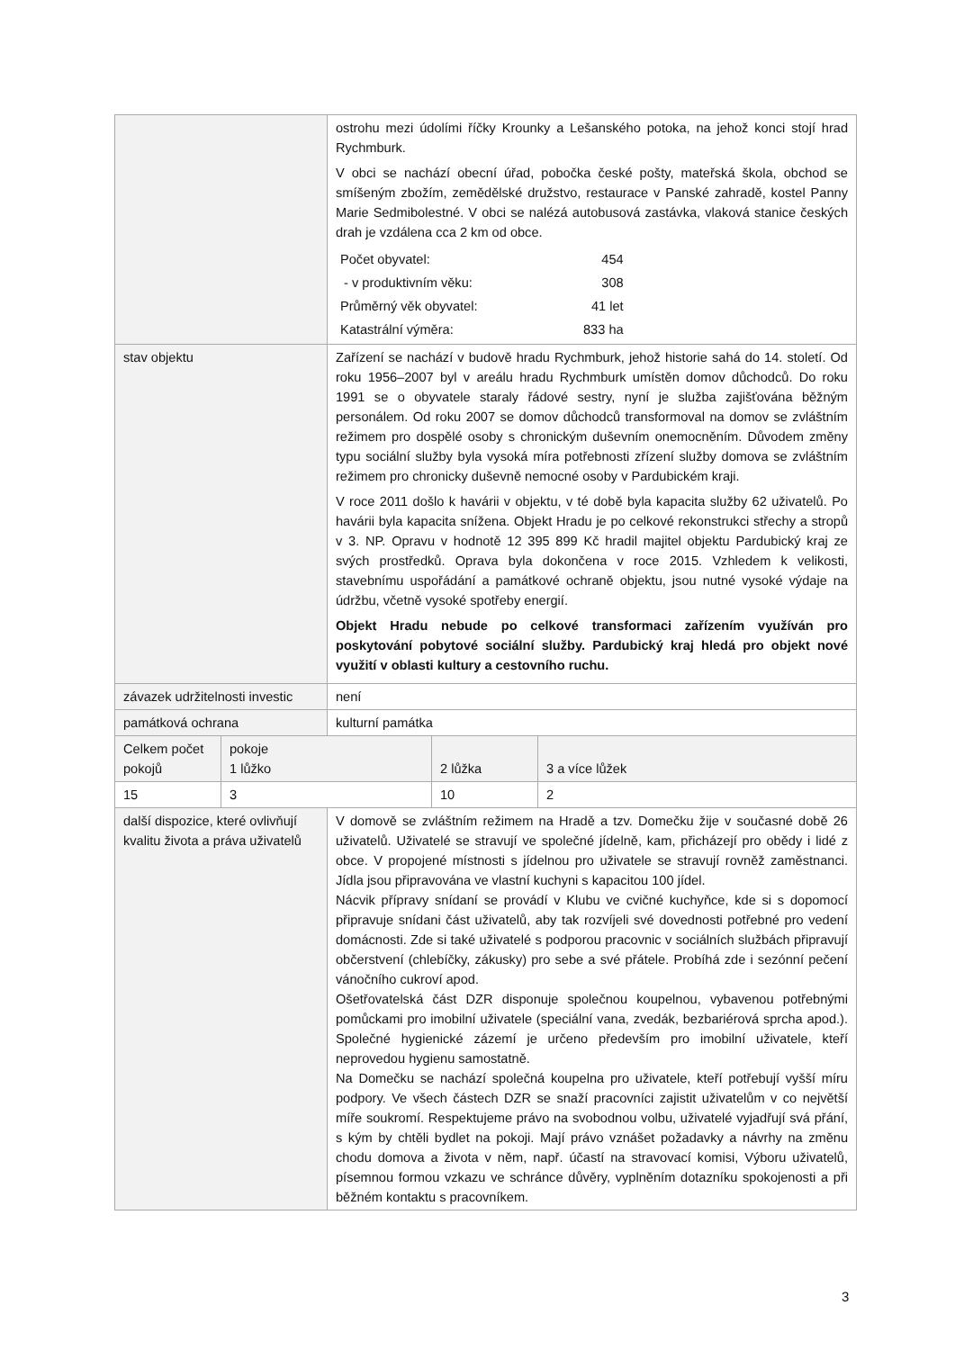| | | ostrohu mezi údolími říčky Krounky a Lešanského potoka, na jehož konci stojí hrad Rychmburk. V obci se nachází obecní úřad, pobočka české pošty, mateřská škola, obchod se smíšeným zbožím, zemědělské družstvo, restaurace v Panské zahradě, kostel Panny Marie Sedmibolestné. V obci se nalézá autobusová zastávka, vlaková stanice českých drah je vzdálena cca 2 km od obce. / Počet obyvatel: / 454 / / - v produktivním věku: / 308 / / Průměrný věk obyvatel: / 41 let / / Katastrální výměra: / 833 ha / | | |
| stav objektu | | Zařízení se nachází v budově hradu Rychmburk, jehož historie sahá do 14. století. Od roku 1956–2007 byl v areálu hradu Rychmburk umístěn domov důchodců. Do roku 1991 se o obyvatele staraly řádové sestry, nyní je služba zajišťována běžným personálem. Od roku 2007 se domov důchodců transformoval na domov se zvláštním režimem pro dospělé osoby s chronickým duševním onemocněním. Důvodem změny typu sociální služby byla vysoká míra potřebnosti zřízení služby domova se zvláštním režimem pro chronicky duševně nemocné osoby v Pardubickém kraji. V roce 2011 došlo k havárii v objektu, v té době byla kapacita služby 62 uživatelů. Po havárii byla kapacita snížena. Objekt Hradu je po celkové rekonstrukci střechy a stropů v 3. NP. Opravu v hodnotě 12 395 899 Kč hradil majitel objektu Pardubický kraj ze svých prostředků. Oprava byla dokončena v roce 2015. Vzhledem k velikosti, stavebnímu uspořádání a památkové ochraně objektu, jsou nutné vysoké výdaje na údržbu, včetně vysoké spotřeby energií. Objekt Hradu nebude po celkové transformaci zařízením využíván pro poskytování pobytové sociální služby. Pardubický kraj hledá pro objekt nové využití v oblasti kultury a cestovního ruchu. | | |
| závazek udržitelnosti investic | | není | | |
| památková ochrana | | kulturní památka | | |
| Celkem počet pokojů | pokoje 1 lůžko | | 2 lůžka | 3 a více lůžek |
| 15 | 3 | | 10 | 2 |
| další dispozice, které ovlivňují kvalitu života a práva uživatelů | | V domově se zvláštním režimem na Hradě a tzv. Domečku žije v současné době 26 uživatelů. Uživatelé se stravují ve společné jídelně, kam, přicházejí pro obědy i lidé z obce. V propojené místnosti s jídelnou pro uživatele se stravují rovněž zaměstnanci. Jídla jsou připravována ve vlastní kuchyni s kapacitou 100 jídel. Nácvik přípravy snídaní se provádí v Klubu ve cvičné kuchyňce, kde si s dopomocí připravuje snídani část uživatelů, aby tak rozvíjeli své dovednosti potřebné pro vedení domácnosti. Zde si také uživatelé s podporou pracovnic v sociálních službách připravují občerstvení (chlebíčky, zákusky) pro sebe a své přátele. Probíhá zde i sezónní pečení vánočního cukroví apod. Ošetřovatelská část DZR disponuje společnou koupelnou, vybavenou potřebnými pomůckami pro imobilní uživatele (speciální vana, zvedák, bezbariérová sprcha apod.). Společné hygienické zázemí je určeno především pro imobilní uživatele, kteří neprovedou hygienu samostatně. Na Domečku se nachází společná koupelna pro uživatele, kteří potřebují vyšší míru podpory. Ve všech částech DZR se snaží pracovníci zajistit uživatelům v co největší míře soukromí. Respektujeme právo na svobodnou volbu, uživatelé vyjadřují svá přání, s kým by chtěli bydlet na pokoji. Mají právo vznášet požadavky a návrhy na změnu chodu domova a života v něm, např. účastí na stravovací komisi, Výboru uživatelů, písemnou formou vzkazu ve schránce důvěry, vyplněním dotazníku spokojenosti a při běžném kontaktu s pracovníkem. | | |
3